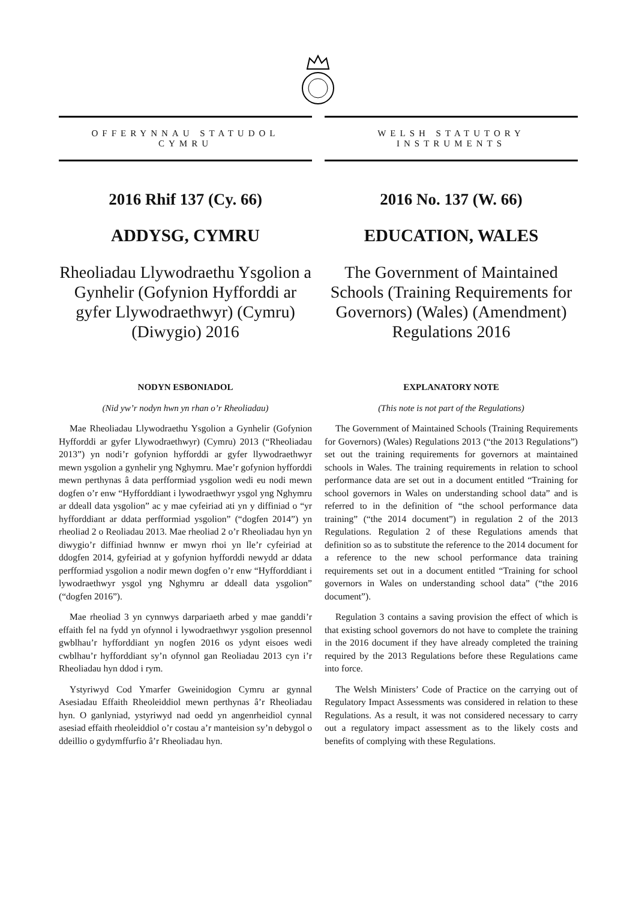OFFERYNNAU STATUDOL
CYMRU
2016 Rhif 137 (Cy. 66)
ADDYSG, CYMRU
Rheoliadau Llywodraethu Ysgolion a Gynhelir (Gofynion Hyfforddi ar gyfer Llywodraethwyr) (Cymru) (Diwygio) 2016
NODYN ESBONIADOL
(Nid yw’r nodyn hwn yn rhan o’r Rheoliadau)
Mae Rheoliadau Llywodraethu Ysgolion a Gynhelir (Gofynion Hyfforddi ar gyfer Llywodraethwyr) (Cymru) 2013 (“Rheoliadau 2013”) yn nodi’r gofynion hyfforddi ar gyfer llywodraethwyr mewn ysgolion a gynhelir yng Nghymru. Mae’r gofynion hyfforddi mewn perthynas â data perfformiad ysgolion wedi eu nodi mewn dogfen o’r enw “Hyfforddiant i lywodraethwyr ysgol yng Nghymru ar ddeall data ysgolion” ac y mae cyfeiriad ati yn y diffiniad o “yr hyfforddiant ar ddata perfformiad ysgolion” (“dogfen 2014”) yn rheoliad 2 o Reoliadau 2013. Mae rheoliad 2 o’r Rheoliadau hyn yn diwygio’r diffiniad hwnnw er mwyn rhoi yn lle’r cyfeiriad at ddogfen 2014, gyfeiriad at y gofynion hyfforddi newydd ar ddata perfformiad ysgolion a nodir mewn dogfen o’r enw “Hyfforddiant i lywodraethwyr ysgol yng Nghymru ar ddeall data ysgolion” (“dogfen 2016”).
Mae rheoliad 3 yn cynnwys darpariaeth arbed y mae ganddi’r effaith fel na fydd yn ofynnol i lywodraethwyr ysgolion presennol gwblhau’r hyfforddiant yn nogfen 2016 os ydynt eisoes wedi cwblhau’r hyfforddiant sy’n ofynnol gan Reoliadau 2013 cyn i’r Rheoliadau hyn ddod i rym.
Ystyriwyd Cod Ymarfer Gweinidogion Cymru ar gynnal Asesiadau Effaith Rheoleiddiol mewn perthynas â’r Rheoliadau hyn. O ganlyniad, ystyriwyd nad oedd yn angenrheidiol cynnal asesiad effaith rheoleiddiol o’r costau a’r manteision sy’n debygol o ddeillio o gydymffurfio â’r Rheoliadau hyn.
WELSH STATUTORY
INSTRUMENTS
2016 No. 137 (W. 66)
EDUCATION, WALES
The Government of Maintained Schools (Training Requirements for Governors) (Wales) (Amendment) Regulations 2016
EXPLANATORY NOTE
(This note is not part of the Regulations)
The Government of Maintained Schools (Training Requirements for Governors) (Wales) Regulations 2013 (“the 2013 Regulations”) set out the training requirements for governors at maintained schools in Wales. The training requirements in relation to school performance data are set out in a document entitled “Training for school governors in Wales on understanding school data” and is referred to in the definition of “the school performance data training” (“the 2014 document”) in regulation 2 of the 2013 Regulations. Regulation 2 of these Regulations amends that definition so as to substitute the reference to the 2014 document for a reference to the new school performance data training requirements set out in a document entitled “Training for school governors in Wales on understanding school data” (“the 2016 document”).
Regulation 3 contains a saving provision the effect of which is that existing school governors do not have to complete the training in the 2016 document if they have already completed the training required by the 2013 Regulations before these Regulations came into force.
The Welsh Ministers’ Code of Practice on the carrying out of Regulatory Impact Assessments was considered in relation to these Regulations. As a result, it was not considered necessary to carry out a regulatory impact assessment as to the likely costs and benefits of complying with these Regulations.